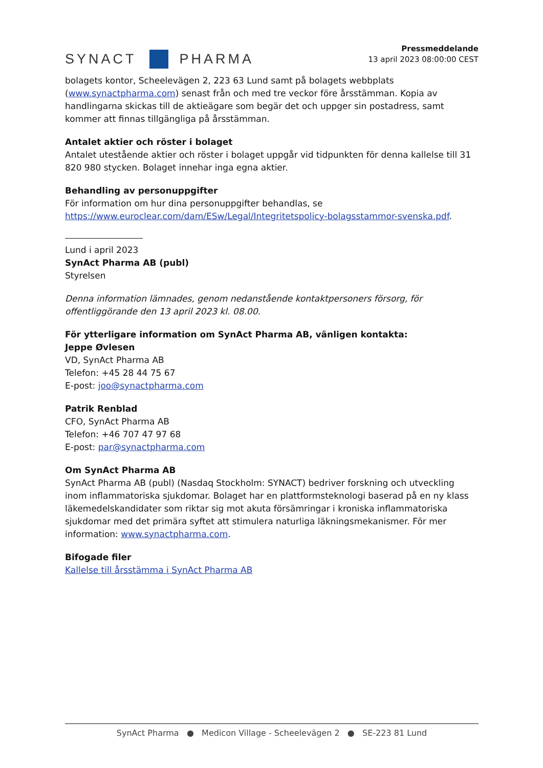SYNACT
PHARMA
Pressmeddelande
13 april 2023 08:00:00 CEST
bolagets kontor, Scheelevägen 2, 223 63 Lund samt på bolagets webbplats (www.synactpharma.com) senast från och med tre veckor före årsstämman. Kopia av handlingarna skickas till de aktieägare som begär det och uppger sin postadress, samt kommer att finnas tillgängliga på årsstämman.
Antalet aktier och röster i bolaget
Antalet utestående aktier och röster i bolaget uppgår vid tidpunkten för denna kallelse till 31 820 980 stycken. Bolaget innehar inga egna aktier.
Behandling av personuppgifter
För information om hur dina personuppgifter behandlas, se https://www.euroclear.com/dam/ESw/Legal/Integritetspolicy-bolagsstammor-svenska.pdf.
Lund i april 2023
SynAct Pharma AB (publ)
Styrelsen
Denna information lämnades, genom nedanstående kontaktpersoners försorg, för offentliggörande den 13 april 2023 kl. 08.00.
För ytterligare information om SynAct Pharma AB, vänligen kontakta:
Jeppe Øvlesen
VD, SynAct Pharma AB
Telefon: +45 28 44 75 67
E-post: joo@synactpharma.com
Patrik Renblad
CFO, SynAct Pharma AB
Telefon: +46 707 47 97 68
E-post: par@synactpharma.com
Om SynAct Pharma AB
SynAct Pharma AB (publ) (Nasdaq Stockholm: SYNACT) bedriver forskning och utveckling inom inflammatoriska sjukdomar. Bolaget har en plattformsteknologi baserad på en ny klass läkemedelskandidater som riktar sig mot akuta försämringar i kroniska inflammatoriska sjukdomar med det primära syftet att stimulera naturliga läkningsmekanismer. För mer information: www.synactpharma.com.
Bifogade filer
Kallelse till årsstämma i SynAct Pharma AB
SynAct Pharma ● Medicon Village - Scheelevägen 2 ● SE-223 81 Lund